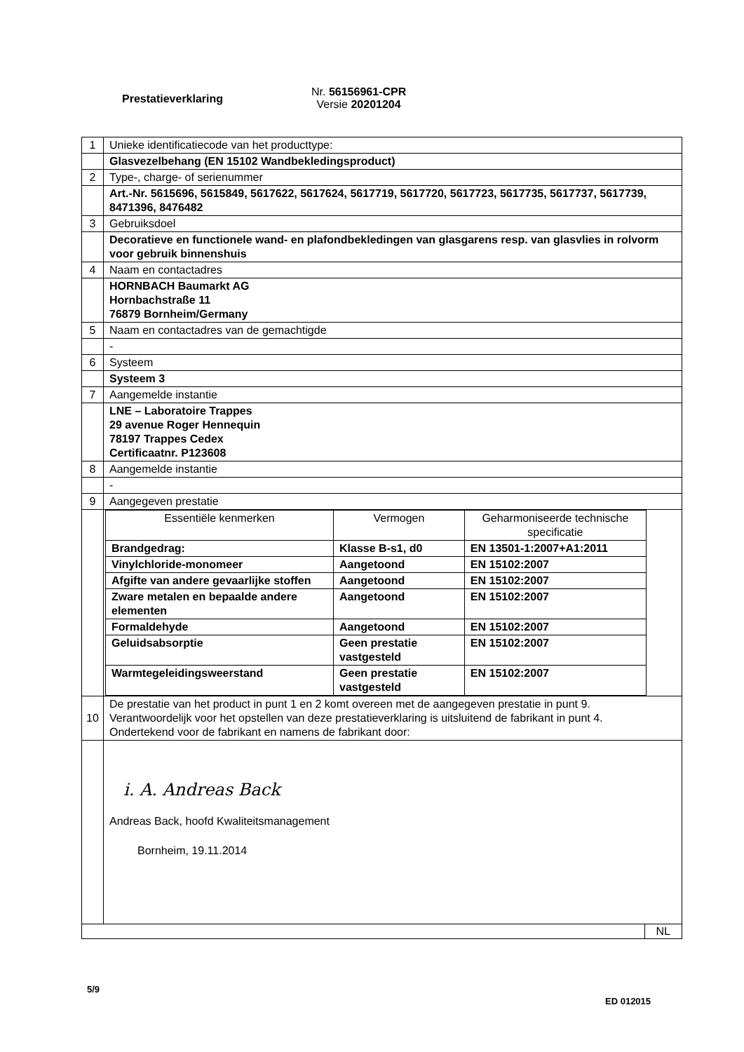Prestatieverklaring
Nr. 56156961-CPR
Versie 20201204
| 1 | Unieke identificatiecode van het producttype: |
| | Glasvezelbehang (EN 15102 Wandbekledingsproduct) |
| 2 | Type-, charge- of serienummer |
| | Art.-Nr. 5615696, 5615849, 5617622, 5617624, 5617719, 5617720, 5617723, 5617735, 5617737, 5617739, 8471396, 8476482 |
| 3 | Gebruiksdoel |
| | Decoratieve en functionele wand- en plafondbekledingen van glasgarens resp. van glasvlies in rolvorm voor gebruik binnenshuis |
| 4 | Naam en contactadres |
| | HORNBACH Baumarkt AG Hornbachstraße 11 76879 Bornheim/Germany |
| 5 | Naam en contactadres van de gemachtigde |
| | - |
| 6 | Systeem |
| | Systeem 3 |
| 7 | Aangemelde instantie |
| | LNE – Laboratoire Trappes 29 avenue Roger Hennequin 78197 Trappes Cedex Certificaatnr. P123608 |
| 8 | Aangemelde instantie |
| | - |
| 9 | Aangegeven prestatie |
| | / Essentiële kenmerken / Vermogen / Geharmoniseerde technische specificatie / / Brandgedrag: / Klasse B-s1, d0 / EN 13501-1:2007+A1:2011 / / Vinylchloride-monomeer / Aangetoond / EN 15102:2007 / / Afgifte van andere gevaarlijke stoffen / Aangetoond / EN 15102:2007 / / Zware metalen en bepaalde andere elementen / Aangetoond / EN 15102:2007 / / Formaldehyde / Aangetoond / EN 15102:2007 / / Geluidsabsorptie / Geen prestatie vastgesteld / EN 15102:2007 / / Warmtegeleidingsweerstand / Geen prestatie vastgesteld / EN 15102:2007 / |
| 10 | De prestatie van het product in punt 1 en 2 komt overeen met de aangegeven prestatie in punt 9. Verantwoordelijk voor het opstellen van deze prestatieverklaring is uitsluitend de fabrikant in punt 4. Ondertekend voor de fabrikant en namens de fabrikant door: |
| | i. A. Andreas Back Andreas Back, hoofd Kwaliteitsmanagement Bornheim, 19.11.2014 |
| NL | |
5/9
ED 012015